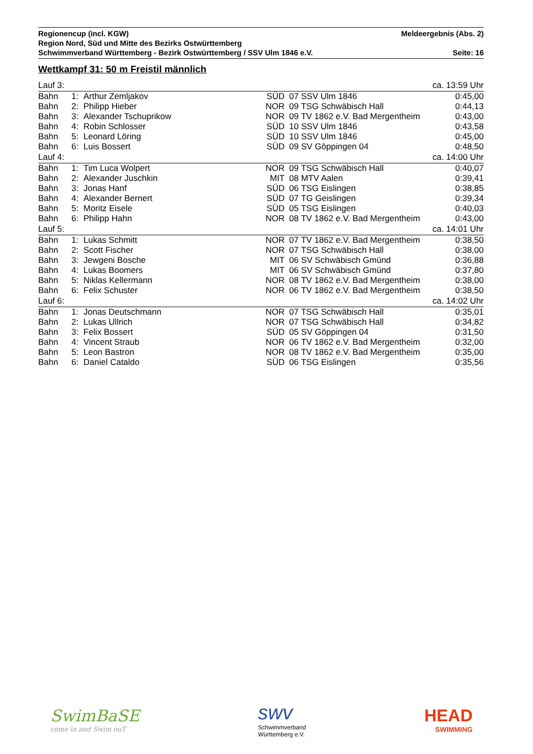Regionencup (incl. KGW) Meldeergebnis (Abs. 2)
Region Nord, Süd und Mitte des Bezirks Ostwürttemberg
Schwimmverband Württemberg - Bezirk Ostwürttemberg / SSV Ulm 1846 e.V. Seite: 16
Wettkampf 31: 50 m Freistil männlich
| Lauf 3: | | | ca. 13:59 Uhr | | | |
| Bahn | 1: | Arthur Zemljakov | SÜD | 07 | SSV Ulm 1846 | 0:45,00 |
| Bahn | 2: | Philipp Hieber | NOR | 09 | TSG Schwäbisch Hall | 0:44,13 |
| Bahn | 3: | Alexander Tschuprikow | NOR | 09 | TV 1862 e.V. Bad Mergentheim | 0:43,00 |
| Bahn | 4: | Robin Schlosser | SÜD | 10 | SSV Ulm 1846 | 0:43,58 |
| Bahn | 5: | Leonard Löring | SÜD | 10 | SSV Ulm 1846 | 0:45,00 |
| Bahn | 6: | Luis Bossert | SÜD | 09 | SV Göppingen 04 | 0:48,50 |
| Lauf 4: | | | ca. 14:00 Uhr | | | |
| Bahn | 1: | Tim Luca Wolpert | NOR | 09 | TSG Schwäbisch Hall | 0:40,07 |
| Bahn | 2: | Alexander Juschkin | MIT | 08 | MTV Aalen | 0:39,41 |
| Bahn | 3: | Jonas Hanf | SÜD | 06 | TSG Eislingen | 0:38,85 |
| Bahn | 4: | Alexander Bernert | SÜD | 07 | TG Geislingen | 0:39,34 |
| Bahn | 5: | Moritz Eisele | SÜD | 05 | TSG Eislingen | 0:40,03 |
| Bahn | 6: | Philipp Hahn | NOR | 08 | TV 1862 e.V. Bad Mergentheim | 0:43,00 |
| Lauf 5: | | | ca. 14:01 Uhr | | | |
| Bahn | 1: | Lukas Schmitt | NOR | 07 | TV 1862 e.V. Bad Mergentheim | 0:38,50 |
| Bahn | 2: | Scott Fischer | NOR | 07 | TSG Schwäbisch Hall | 0:38,00 |
| Bahn | 3: | Jewgeni Bosche | MIT | 06 | SV Schwäbisch Gmünd | 0:36,88 |
| Bahn | 4: | Lukas Boomers | MIT | 06 | SV Schwäbisch Gmünd | 0:37,80 |
| Bahn | 5: | Niklas Kellermann | NOR | 08 | TV 1862 e.V. Bad Mergentheim | 0:38,00 |
| Bahn | 6: | Felix Schuster | NOR | 06 | TV 1862 e.V. Bad Mergentheim | 0:38,50 |
| Lauf 6: | | | ca. 14:02 Uhr | | | |
| Bahn | 1: | Jonas Deutschmann | NOR | 07 | TSG Schwäbisch Hall | 0:35,01 |
| Bahn | 2: | Lukas Ullrich | NOR | 07 | TSG Schwäbisch Hall | 0:34,82 |
| Bahn | 3: | Felix Bossert | SÜD | 05 | SV Göppingen 04 | 0:31,50 |
| Bahn | 4: | Vincent Straub | NOR | 06 | TV 1862 e.V. Bad Mergentheim | 0:32,00 |
| Bahn | 5: | Leon Bastron | NOR | 08 | TV 1862 e.V. Bad Mergentheim | 0:35,00 |
| Bahn | 6: | Daniel Cataldo | SÜD | 06 | TSG Eislingen | 0:35,56 |
SwimBaSE
come in and Swim ouT
swv
Schwimmverband
Württemberg e.V.
HEAD
SWIMMING